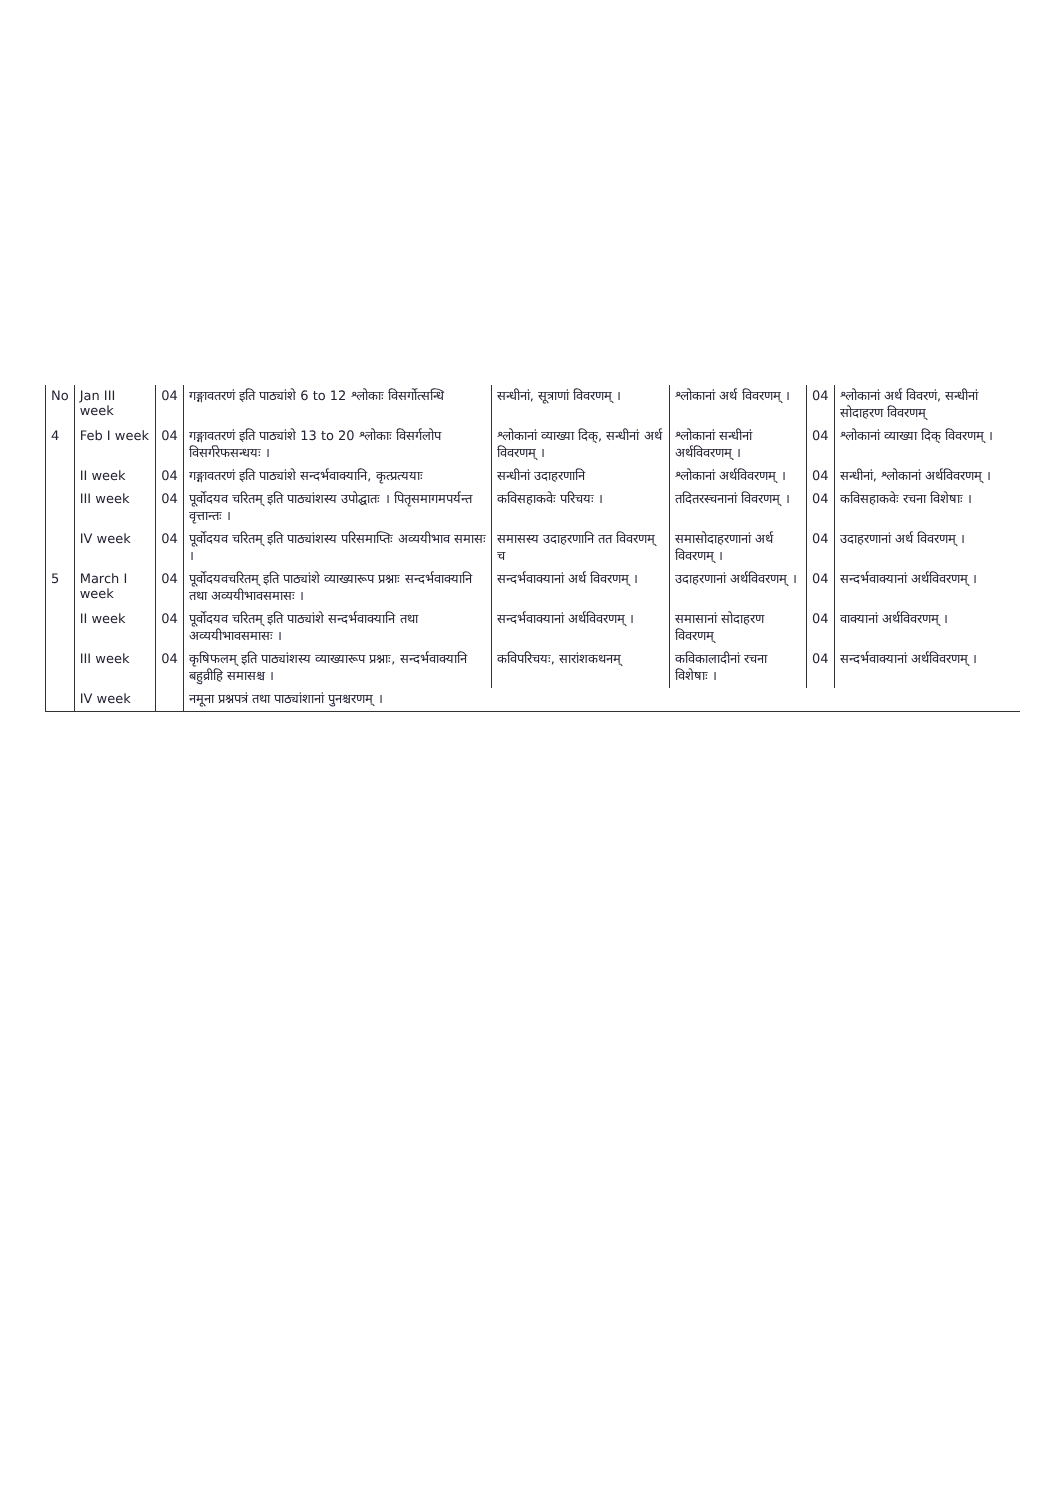| No | Jan III week | 04 | गङ्गावतरणं इति पाठ्यांशे 6 to 12 श्लोकाः विसर्गोत्सन्धि | सन्धीनां, सूत्राणां विवरणम् । | श्लोकानां अर्थ विवरणम् । | 04 | श्लोकानां अर्थ विवरणं, सन्धीनां सोदाहरण विवरणम् |
| 4 | Feb I week | 04 | गङ्गावतरणं इति पाठ्यांशे 13 to 20 श्लोकाः विसर्गलोप विसर्गरेफसन्धयः । | श्लोकानां व्याख्या दिक्, सन्धीनां अर्थ विवरणम् । | श्लोकानां सन्धीनां अर्थविवरणम् । | 04 | श्लोकानां व्याख्या दिक् विवरणम् । |
| | II week | 04 | गङ्गावतरणं इति पाठ्यांशे सन्दर्भवाक्यानि, कृत्प्रत्ययाः | सन्धीनां उदाहरणानि | श्लोकानां अर्थविवरणम् । | 04 | सन्धीनां, श्लोकानां अर्थविवरणम् । |
| | III week | 04 | पूर्वोदयव चरितम् इति पाठ्यांशस्य उपोद्घातः । पितृसमागमपर्यन्त वृत्तान्तः । | कविसहाकवेः परिचयः । | तदितरस्चनानां विवरणम् । | 04 | कविसहाकवेः रचना विशेषाः । |
| | IV week | 04 | पूर्वोदयव चरितम् इति पाठ्यांशस्य परिसमाप्तिः अव्ययीभाव समासः । | समासस्य उदाहरणानि तत विवरणम् च | समासोदाहरणानां अर्थ विवरणम् । | 04 | उदाहरणानां अर्थ विवरणम् । |
| 5 | March I week | 04 | पूर्वोदयवचरितम् इति पाठ्यांशे व्याख्यारूप प्रश्नाः सन्दर्भवाक्यानि तथा अव्ययीभावसमासः । | सन्दर्भवाक्यानां अर्थ विवरणम् । | उदाहरणानां अर्थविवरणम् । | 04 | सन्दर्भवाक्यानां अर्थविवरणम् । |
| | II week | 04 | पूर्वोदयव चरितम् इति पाठ्यांशे सन्दर्भवाक्यानि तथा अव्ययीभावसमासः । | सन्दर्भवाक्यानां अर्थविवरणम् । | समासानां सोदाहरण विवरणम् | 04 | वाक्यानां अर्थविवरणम् । |
| | III week | 04 | कृषिफलम् इति पाठ्यांशस्य व्याख्यारूप प्रश्नाः, सन्दर्भवाक्यानि बहुव्रीहि समासश्च । | कविपरिचयः, सारांशकथनम् | कविकालादीनां रचना विशेषाः । | 04 | सन्दर्भवाक्यानां अर्थविवरणम् । |
| | IV week | | नमूना प्रश्नपत्रं तथा पाठ्यांशानां पुनश्चरणम् । | | | | |